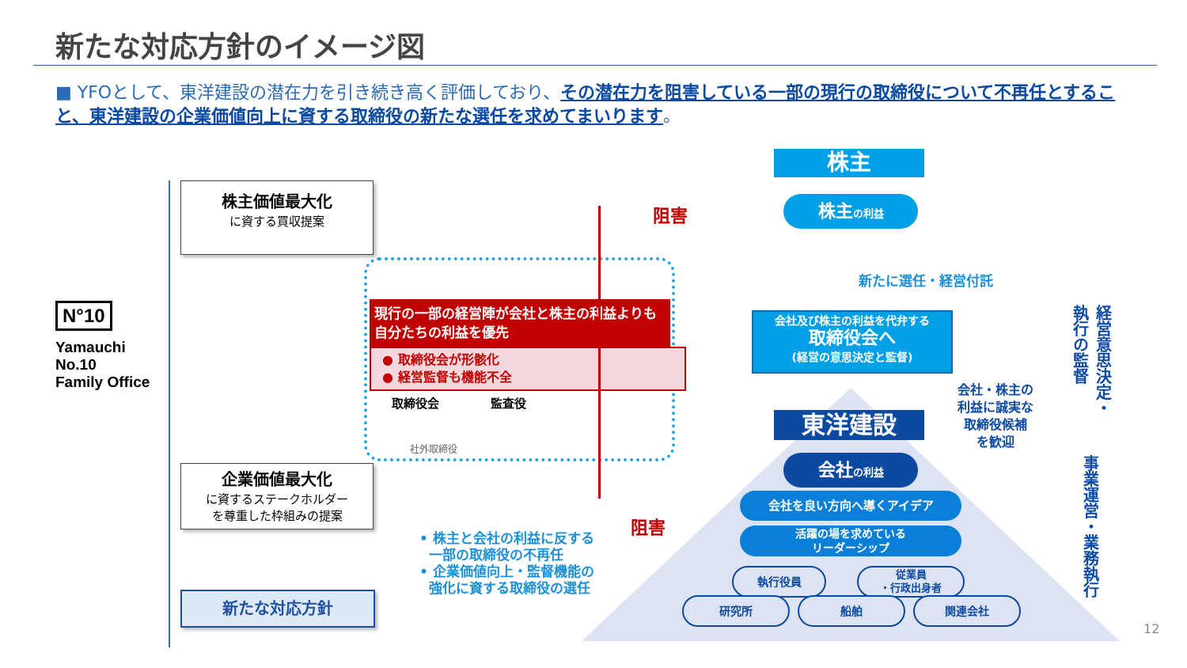新たな対応方針のイメージ図
■ YFOとして、東洋建設の潜在力を引き続き高く評価しており、その潜在力を阻害している一部の現行の取締役について不再任とすること、東洋建設の企業価値向上に資する取締役の新たな選任を求めてまいります。
N°10
Yamauchi
No.10
Family Office
株主価値最大化
に資する買収提案
企業価値最大化
に資するステークホルダー
を尊重した枠組みの提案
新たな対応方針
現行の一部の経営陣が会社と株主の利益よりも自分たちの利益を優先
● 取締役会が形骸化
● 経営監督も機能不全
取締役会 監査役
社外取締役
阻害
阻害
• 株主と会社の利益に反する
一部の取締役の不再任
• 企業価値向上・監督機能の
強化に資する取締役の選任
株主
株主の利益
新たに選任・経営付託
会社及び株主の利益を代弁する
取締役会へ
(経営の意思決定と監督)
東洋建設
会社の利益
会社を良い方向へ導くアイデア
活躍の場を求めている
リーダーシップ
執行役員
従業員
・行政出身者
研究所 船舶 関連会社
会社・株主の
利益に誠実な
取締役候補
を歓迎
経営意思決定・
執行の監督
事業運営・業務執行
12